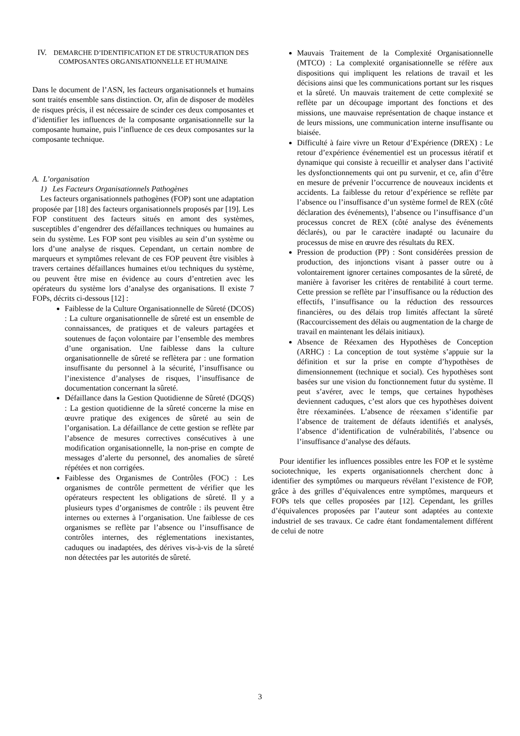IV. DEMARCHE D’IDENTIFICATION ET DE STRUCTURATION DES COMPOSANTES ORGANISATIONNELLE ET HUMAINE
Dans le document de l’ASN, les facteurs organisationnels et humains sont traités ensemble sans distinction. Or, afin de disposer de modèles de risques précis, il est nécessaire de scinder ces deux composantes et d’identifier les influences de la composante organisationnelle sur la composante humaine, puis l’influence de ces deux composantes sur la composante technique.
A. L’organisation
1) Les Facteurs Organisationnels Pathogènes
Les facteurs organisationnels pathogènes (FOP) sont une adaptation proposée par [18] des facteurs organisationnels proposés par [19]. Les FOP constituent des facteurs situés en amont des systèmes, susceptibles d’engendrer des défaillances techniques ou humaines au sein du système. Les FOP sont peu visibles au sein d’un système ou lors d’une analyse de risques. Cependant, un certain nombre de marqueurs et symptômes relevant de ces FOP peuvent être visibles à travers certaines défaillances humaines et/ou techniques du système, ou peuvent être mise en évidence au cours d’entretien avec les opérateurs du système lors d’analyse des organisations. Il existe 7 FOPs, décrits ci-dessous [12] :
Faiblesse de la Culture Organisationnelle de Sûreté (DCOS) : La culture organisationnelle de sûreté est un ensemble de connaissances, de pratiques et de valeurs partagées et soutenues de façon volontaire par l’ensemble des membres d’une organisation. Une faiblesse dans la culture organisationnelle de sûreté se reflètera par : une formation insuffisante du personnel à la sécurité, l’insuffisance ou l’inexistence d’analyses de risques, l’insuffisance de documentation concernant la sûreté.
Défaillance dans la Gestion Quotidienne de Sûreté (DGQS) : La gestion quotidienne de la sûreté concerne la mise en œuvre pratique des exigences de sûreté au sein de l’organisation. La défaillance de cette gestion se reflète par l’absence de mesures correctives consécutives à une modification organisationnelle, la non-prise en compte de messages d’alerte du personnel, des anomalies de sûreté répétées et non corrigées.
Faiblesse des Organismes de Contrôles (FOC) : Les organismes de contrôle permettent de vérifier que les opérateurs respectent les obligations de sûreté. Il y a plusieurs types d’organismes de contrôle : ils peuvent être internes ou externes à l’organisation. Une faiblesse de ces organismes se reflète par l’absence ou l’insuffisance de contrôles internes, des réglementations inexistantes, caduques ou inadaptées, des dérives vis-à-vis de la sûreté non détectées par les autorités de sûreté.
Mauvais Traitement de la Complexité Organisationnelle (MTCO) : La complexité organisationnelle se réfère aux dispositions qui impliquent les relations de travail et les décisions ainsi que les communications portant sur les risques et la sûreté. Un mauvais traitement de cette complexité se reflète par un découpage important des fonctions et des missions, une mauvaise représentation de chaque instance et de leurs missions, une communication interne insuffisante ou biaisée.
Difficulté à faire vivre un Retour d’Expérience (DREX) : Le retour d’expérience événementiel est un processus itératif et dynamique qui consiste à recueillir et analyser dans l’activité les dysfonctionnements qui ont pu survenir, et ce, afin d’être en mesure de prévenir l’occurrence de nouveaux incidents et accidents. La faiblesse du retour d’expérience se reflète par l’absence ou l’insuffisance d’un système formel de REX (côté déclaration des événements), l’absence ou l’insuffisance d’un processus concret de REX (côté analyse des événements déclarés), ou par le caractère inadapté ou lacunaire du processus de mise en œuvre des résultats du REX.
Pression de production (PP) : Sont considérées pression de production, des injonctions visant à passer outre ou à volontairement ignorer certaines composantes de la sûreté, de manière à favoriser les critères de rentabilité à court terme. Cette pression se reflète par l’insuffisance ou la réduction des effectifs, l’insuffisance ou la réduction des ressources financières, ou des délais trop limités affectant la sûreté (Raccourcissement des délais ou augmentation de la charge de travail en maintenant les délais initiaux).
Absence de Réexamen des Hypothèses de Conception (ARHC) : La conception de tout système s’appuie sur la définition et sur la prise en compte d’hypothèses de dimensionnement (technique et social). Ces hypothèses sont basées sur une vision du fonctionnement futur du système. Il peut s’avérer, avec le temps, que certaines hypothèses deviennent caduques, c’est alors que ces hypothèses doivent être réexaminées. L’absence de réexamen s’identifie par l’absence de traitement de défauts identifiés et analysés, l’absence d’identification de vulnérabilités, l’absence ou l’insuffisance d’analyse des défauts.
Pour identifier les influences possibles entre les FOP et le système sociotechnique, les experts organisationnels cherchent donc à identifier des symptômes ou marqueurs révélant l’existence de FOP, grâce à des grilles d’équivalences entre symptômes, marqueurs et FOPs tels que celles proposées par [12]. Cependant, les grilles d’équivalences proposées par l’auteur sont adaptées au contexte industriel de ses travaux. Ce cadre étant fondamentalement différent de celui de notre
3